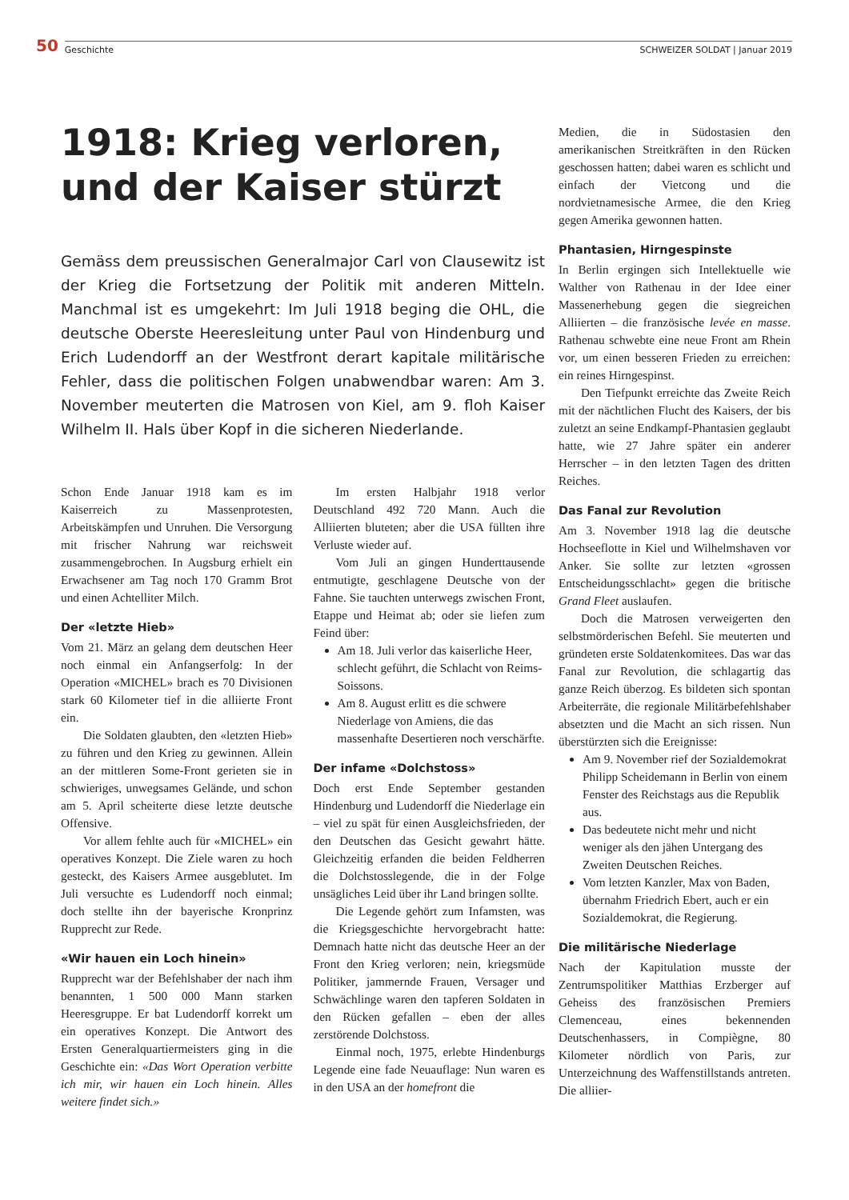50 Geschichte SCHWEIZER SOLDAT | Januar 2019
1918: Krieg verloren, und der Kaiser stürzt
Gemäss dem preussischen Generalmajor Carl von Clausewitz ist der Krieg die Fortsetzung der Politik mit anderen Mitteln. Manchmal ist es umgekehrt: Im Juli 1918 beging die OHL, die deutsche Oberste Heeresleitung unter Paul von Hindenburg und Erich Ludendorff an der Westfront derart kapitale militärische Fehler, dass die politischen Folgen unabwendbar waren: Am 3. November meuterten die Matrosen von Kiel, am 9. floh Kaiser Wilhelm II. Hals über Kopf in die sicheren Niederlande.
Schon Ende Januar 1918 kam es im Kaiserreich zu Massenprotesten, Arbeitskämpfen und Unruhen. Die Versorgung mit frischer Nahrung war reichsweit zusammengebrochen. In Augsburg erhielt ein Erwachsener am Tag noch 170 Gramm Brot und einen Achtelliter Milch.
Der «letzte Hieb»
Vom 21. März an gelang dem deutschen Heer noch einmal ein Anfangserfolg: In der Operation «MICHEL» brach es 70 Divisionen stark 60 Kilometer tief in die alliierte Front ein.
Die Soldaten glaubten, den «letzten Hieb» zu führen und den Krieg zu gewinnen. Allein an der mittleren Some-Front gerieten sie in schwieriges, unwegsames Gelände, und schon am 5. April scheiterte diese letzte deutsche Offensive.
Vor allem fehlte auch für «MICHEL» ein operatives Konzept. Die Ziele waren zu hoch gesteckt, des Kaisers Armee ausgeblutet. Im Juli versuchte es Ludendorff noch einmal; doch stellte ihn der bayerische Kronprinz Rupprecht zur Rede.
«Wir hauen ein Loch hinein»
Rupprecht war der Befehlshaber der nach ihm benannten, 1 500 000 Mann starken Heeresgruppe. Er bat Ludendorff korrekt um ein operatives Konzept. Die Antwort des Ersten Generalquartiermeisters ging in die Geschichte ein: «Das Wort Operation verbitte ich mir, wir hauen ein Loch hinein. Alles weitere findet sich.»
Im ersten Halbjahr 1918 verlor Deutschland 492 720 Mann. Auch die Alliierten bluteten; aber die USA füllten ihre Verluste wieder auf.
Vom Juli an gingen Hunderttausende entmutigte, geschlagene Deutsche von der Fahne. Sie tauchten unterwegs zwischen Front, Etappe und Heimat ab; oder sie liefen zum Feind über:
Am 18. Juli verlor das kaiserliche Heer, schlecht geführt, die Schlacht von Reims-Soissons.
Am 8. August erlitt es die schwere Niederlage von Amiens, die das massenhafte Desertieren noch verschärfte.
Der infame «Dolchstoss»
Doch erst Ende September gestanden Hindenburg und Ludendorff die Niederlage ein – viel zu spät für einen Ausgleichsfrieden, der den Deutschen das Gesicht gewahrt hätte. Gleichzeitig erfanden die beiden Feldherren die Dolchstosslegende, die in der Folge unsägliches Leid über ihr Land bringen sollte.
Die Legende gehört zum Infamsten, was die Kriegsgeschichte hervorgebracht hatte: Demnach hatte nicht das deutsche Heer an der Front den Krieg verloren; nein, kriegsmüde Politiker, jammernde Frauen, Versager und Schwächlinge waren den tapferen Soldaten in den Rücken gefallen – eben der alles zerstörende Dolchstoss.
Einmal noch, 1975, erlebte Hindenburgs Legende eine fade Neuauflage: Nun waren es in den USA an der homefront die
Medien, die in Südostasien den amerikanischen Streitkräften in den Rücken geschossen hatten; dabei waren es schlicht und einfach der Vietcong und die nordvietnamesische Armee, die den Krieg gegen Amerika gewonnen hatten.
Phantasien, Hirngespinste
In Berlin ergingen sich Intellektuelle wie Walther von Rathenau in der Idee einer Massenerhebung gegen die siegreichen Alliierten – die französische levée en masse. Rathenau schwebte eine neue Front am Rhein vor, um einen besseren Frieden zu erreichen: ein reines Hirngespinst.
Den Tiefpunkt erreichte das Zweite Reich mit der nächtlichen Flucht des Kaisers, der bis zuletzt an seine Endkampf-Phantasien geglaubt hatte, wie 27 Jahre später ein anderer Herrscher – in den letzten Tagen des dritten Reiches.
Das Fanal zur Revolution
Am 3. November 1918 lag die deutsche Hochseeflotte in Kiel und Wilhelmshaven vor Anker. Sie sollte zur letzten «grossen Entscheidungsschlacht» gegen die britische Grand Fleet auslaufen.
Doch die Matrosen verweigerten den selbstmörderischen Befehl. Sie meuterten und gründeten erste Soldatenkomitees. Das war das Fanal zur Revolution, die schlagartig das ganze Reich überzog. Es bildeten sich spontan Arbeiterräte, die regionale Militärbefehlshaber absetzten und die Macht an sich rissen. Nun überstürzten sich die Ereignisse:
Am 9. November rief der Sozialdemokrat Philipp Scheidemann in Berlin von einem Fenster des Reichstags aus die Republik aus.
Das bedeutete nicht mehr und nicht weniger als den jähen Untergang des Zweiten Deutschen Reiches.
Vom letzten Kanzler, Max von Baden, übernahm Friedrich Ebert, auch er ein Sozialdemokrat, die Regierung.
Die militärische Niederlage
Nach der Kapitulation musste der Zentrumspolitiker Matthias Erzberger auf Geheiss des französischen Premiers Clemenceau, eines bekennenden Deutschenhassers, in Compiègne, 80 Kilometer nördlich von Paris, zur Unterzeichnung des Waffenstillstands antreten. Die alliier-